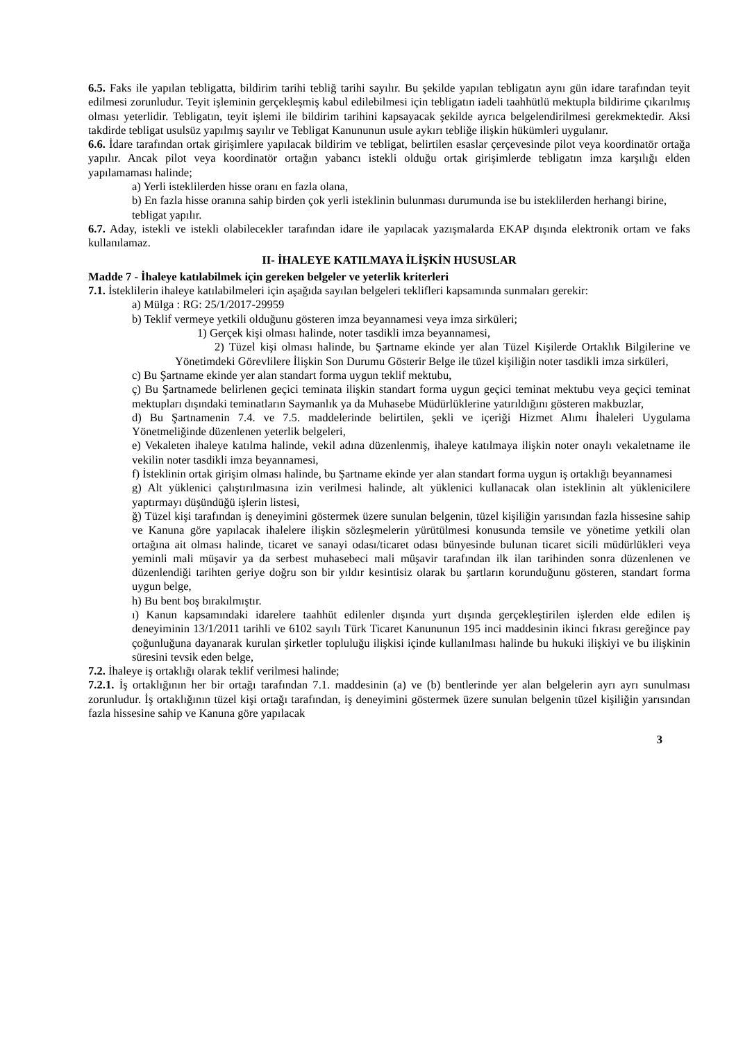6.5. Faks ile yapılan tebligatta, bildirim tarihi tebliğ tarihi sayılır. Bu şekilde yapılan tebligatın aynı gün idare tarafından teyit edilmesi zorunludur. Teyit işleminin gerçekleşmiş kabul edilebilmesi için tebligatın iadeli taahhütlü mektupla bildirime çıkarılmış olması yeterlidir. Tebligatın, teyit işlemi ile bildirim tarihini kapsayacak şekilde ayrıca belgelendirilmesi gerekmektedir. Aksi takdirde tebligat usulsüz yapılmış sayılır ve Tebligat Kanununun usule aykırı tebliğe ilişkin hükümleri uygulanır.
6.6. İdare tarafından ortak girişimlere yapılacak bildirim ve tebligat, belirtilen esaslar çerçevesinde pilot veya koordinatör ortağa yapılır. Ancak pilot veya koordinatör ortağın yabancı istekli olduğu ortak girişimlerde tebligatın imza karşılığı elden yapılamaması halinde;
a) Yerli isteklilerden hisse oranı en fazla olana,
b) En fazla hisse oranına sahip birden çok yerli isteklinin bulunması durumunda ise bu isteklilerden herhangi birine,
tebligat yapılır.
6.7. Aday, istekli ve istekli olabilecekler tarafından idare ile yapılacak yazışmalarda EKAP dışında elektronik ortam ve faks kullanılamaz.
II- İHALEYE KATILMAYA İLİŞKİN HUSUSLAR
Madde 7 - İhaleye katılabilmek için gereken belgeler ve yeterlik kriterleri
7.1. İsteklilerin ihaleye katılabilmeleri için aşağıda sayılan belgeleri teklifleri kapsamında sunmaları gerekir:
a) Mülga : RG: 25/1/2017-29959
b) Teklif vermeye yetkili olduğunu gösteren imza beyannamesi veya imza sirküleri;
1) Gerçek kişi olması halinde, noter tasdikli imza beyannamesi,
2) Tüzel kişi olması halinde, bu Şartname ekinde yer alan Tüzel Kişilerde Ortaklık Bilgilerine ve Yönetimdeki Görevlilere İlişkin Son Durumu Gösterir Belge ile tüzel kişiliğin noter tasdikli imza sirküleri,
c) Bu Şartname ekinde yer alan standart forma uygun teklif mektubu,
ç) Bu Şartnamede belirlenen geçici teminata ilişkin standart forma uygun geçici teminat mektubu veya geçici teminat mektupları dışındaki teminatların Saymanlık ya da Muhasebe Müdürlüklerine yatırıldığını gösteren makbuzlar,
d) Bu Şartnamenin 7.4. ve 7.5. maddelerinde belirtilen, şekli ve içeriği Hizmet Alımı İhaleleri Uygulama Yönetmeliğinde düzenlenen yeterlik belgeleri,
e) Vekaleten ihaleye katılma halinde, vekil adına düzenlenmiş, ihaleye katılmaya ilişkin noter onaylı vekaletname ile vekilin noter tasdikli imza beyannamesi,
f) İsteklinin ortak girişim olması halinde, bu Şartname ekinde yer alan standart forma uygun iş ortaklığı beyannamesi
g) Alt yüklenici çalıştırılmasına izin verilmesi halinde, alt yüklenici kullanacak olan isteklinin alt yüklenicilere yaptırmayı düşündüğü işlerin listesi,
ğ) Tüzel kişi tarafından iş deneyimini göstermek üzere sunulan belgenin, tüzel kişiliğin yarısından fazla hissesine sahip ve Kanuna göre yapılacak ihalelere ilişkin sözleşmelerin yürütülmesi konusunda temsile ve yönetime yetkili olan ortağına ait olması halinde, ticaret ve sanayi odası/ticaret odası bünyesinde bulunan ticaret sicili müdürlükleri veya yeminli mali müşavir ya da serbest muhasebeci mali müşavir tarafından ilk ilan tarihinden sonra düzenlenen ve düzenlendiği tarihten geriye doğru son bir yıldır kesintisiz olarak bu şartların korunduğunu gösteren, standart forma uygun belge,
h) Bu bent boş bırakılmıştır.
ı) Kanun kapsamındaki idarelere taahhüt edilenler dışında yurt dışında gerçekleştirilen işlerden elde edilen iş deneyiminin 13/1/2011 tarihli ve 6102 sayılı Türk Ticaret Kanununun 195 inci maddesinin ikinci fıkrası gereğince pay çoğunluğuna dayanarak kurulan şirketler topluluğu ilişkisi içinde kullanılması halinde bu hukuki ilişkiyi ve bu ilişkinin süresini tevsik eden belge,
7.2. İhaleye iş ortaklığı olarak teklif verilmesi halinde;
7.2.1. İş ortaklığının her bir ortağı tarafından 7.1. maddesinin (a) ve (b) bentlerinde yer alan belgelerin ayrı ayrı sunulması zorunludur. İş ortaklığının tüzel kişi ortağı tarafından, iş deneyimini göstermek üzere sunulan belgenin tüzel kişiliğin yarısından fazla hissesine sahip ve Kanuna göre yapılacak
3